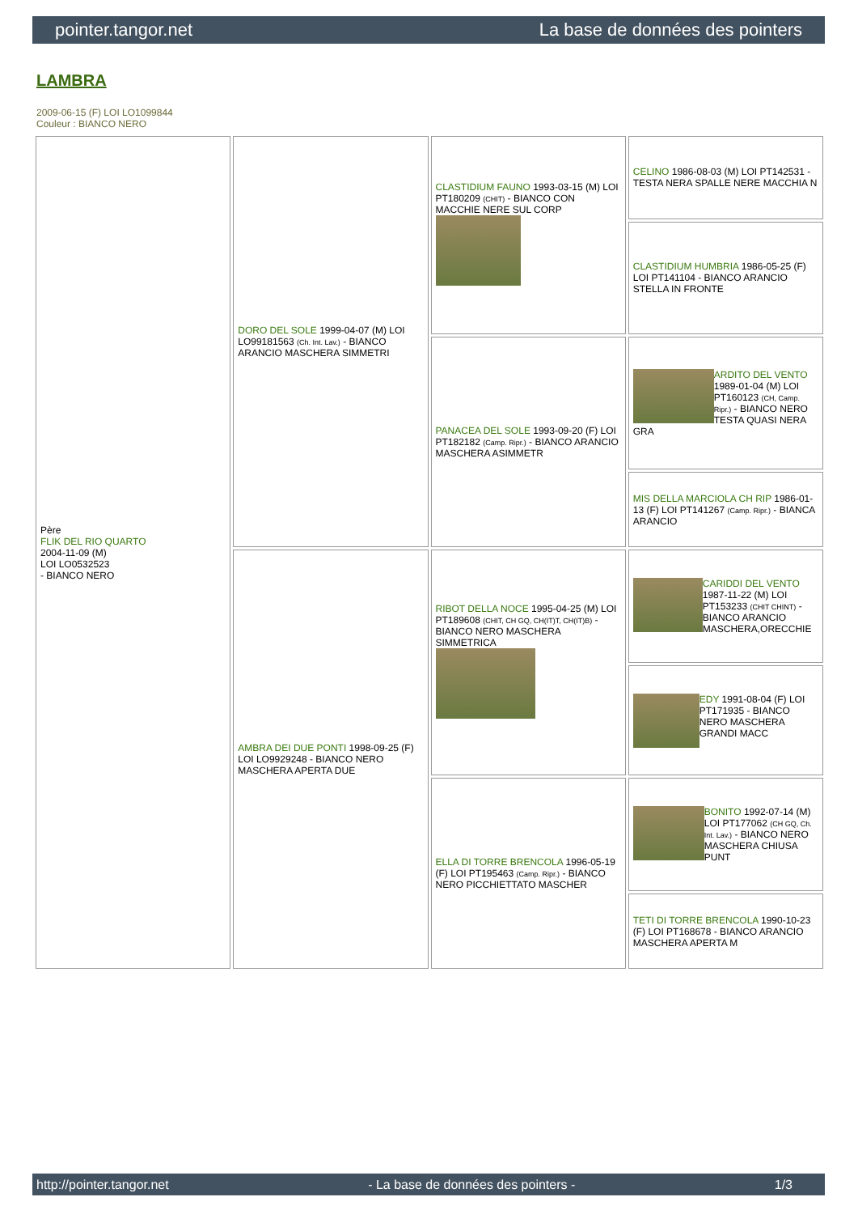pointer.tangor.net La base de données des pointers
LAMBRA
2009-06-15 (F) LOI LO1099844
Couleur : BIANCO NERO
| Père FLIK DEL RIO QUARTO 2004-11-09 (M) LOI LO0532523 - BIANCO NERO | DORO DEL SOLE 1999-04-07 (M) LOI LO99181563 (Ch. Int. Lav.) - BIANCO ARANCIO MASCHERA SIMMETRI | CLASTIDIUM FAUNO 1993-03-15 (M) LOI PT180209 (CHIT) - BIANCO CON MACCHIE NERE SUL CORP | CELINO 1986-08-03 (M) LOI PT142531 - TESTA NERA SPALLE NERE MACCHIA N |
| | | | CLASTIDIUM HUMBRIA 1986-05-25 (F) LOI PT141104 - BIANCO ARANCIO STELLA IN FRONTE |
| | | PANACEA DEL SOLE 1993-09-20 (F) LOI PT182182 (Camp. Ripr.) - BIANCO ARANCIO MASCHERA ASIMMETR | ARDITO DEL VENTO 1989-01-04 (M) LOI PT160123 (CH, Camp. Ripr.) - BIANCO NERO TESTA QUASI NERA GRA |
| | | | MIS DELLA MARCIOLA CH RIP 1986-01-13 (F) LOI PT141267 (Camp. Ripr.) - BIANCA ARANCIO |
| | AMBRA DEI DUE PONTI 1998-09-25 (F) LOI LO9929248 - BIANCO NERO MASCHERA APERTA DUE | RIBOT DELLA NOCE 1995-04-25 (M) LOI PT189608 (CHIT, CH GQ, CH(IT)T, CH(IT)B) - BIANCO NERO MASCHERA SIMMETRICA | CARIDDI DEL VENTO 1987-11-22 (M) LOI PT153233 (CHIT CHINT) - BIANCO ARANCIO MASCHERA,ORECCHIE |
| | | | EDY 1991-08-04 (F) LOI PT171935 - BIANCO NERO MASCHERA GRANDI MACC |
| | | ELLA DI TORRE BRENCOLA 1996-05-19 (F) LOI PT195463 (Camp. Ripr.) - BIANCO NERO PICCHIETTATO MASCHER | BONITO 1992-07-14 (M) LOI PT177062 (CH GQ, Ch. Int. Lav.) - BIANCO NERO MASCHERA CHIUSA PUNT |
| | | | TETI DI TORRE BRENCOLA 1990-10-23 (F) LOI PT168678 - BIANCO ARANCIO MASCHERA APERTA M |
http://pointer.tangor.net - La base de données des pointers - 1/3